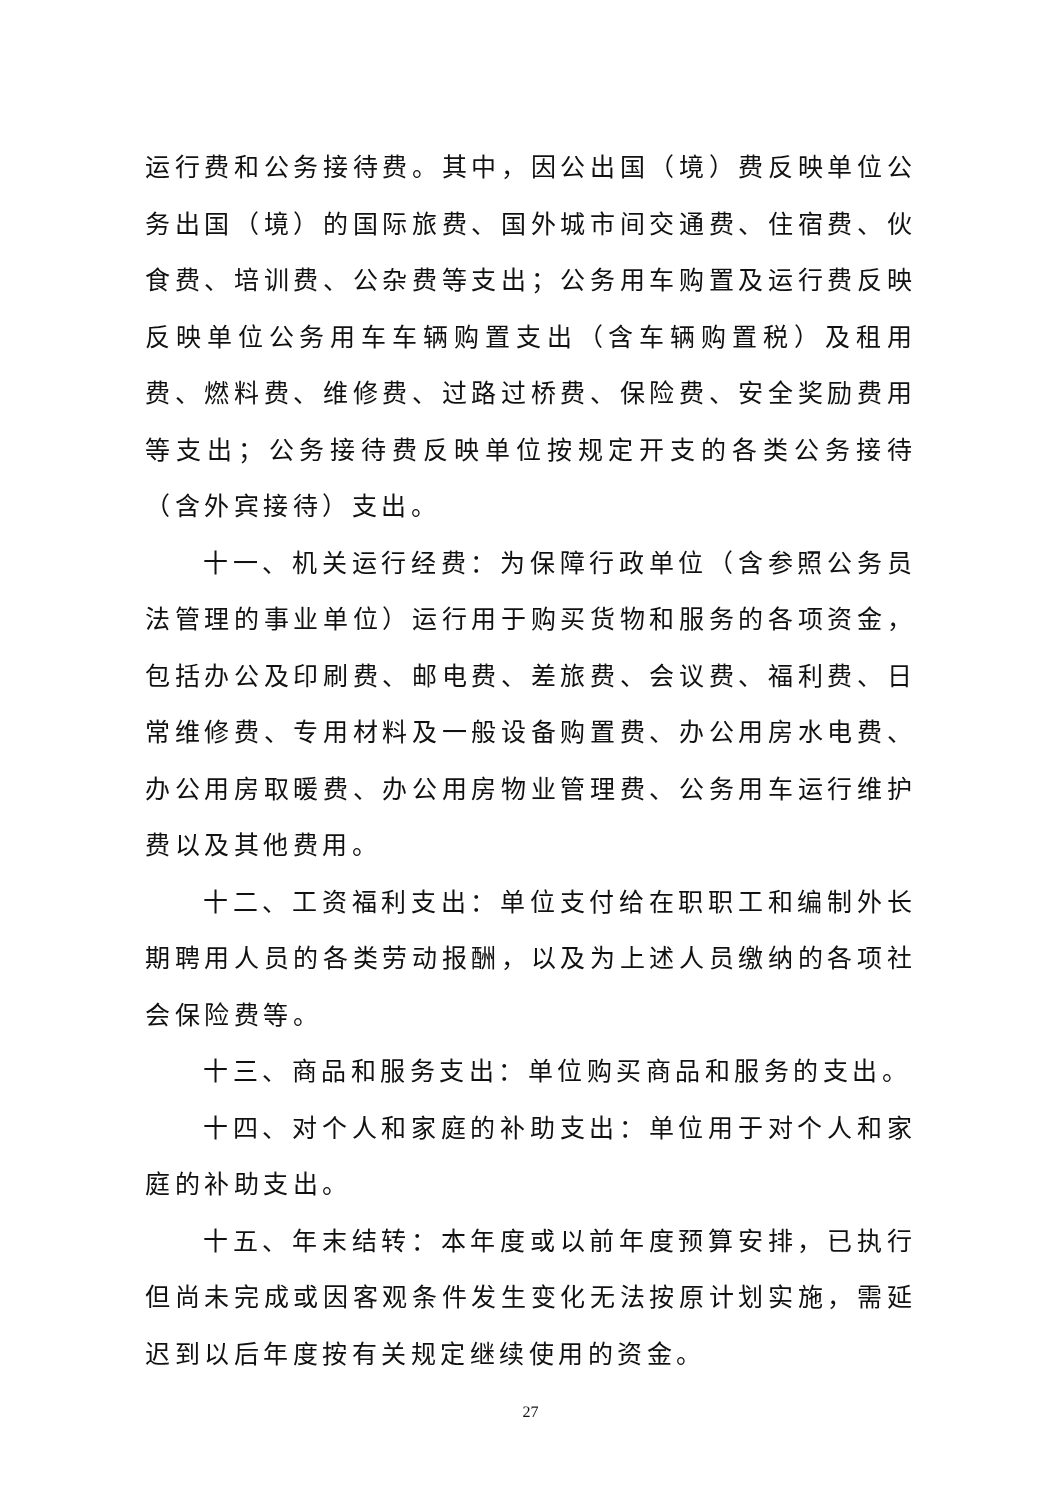运行费和公务接待费。其中，因公出国（境）费反映单位公务出国（境）的国际旅费、国外城市间交通费、住宿费、伙食费、培训费、公杂费等支出；公务用车购置及运行费反映反映单位公务用车车辆购置支出（含车辆购置税）及租用费、燃料费、维修费、过路过桥费、保险费、安全奖励费用等支出；公务接待费反映单位按规定开支的各类公务接待（含外宾接待）支出。
十一、机关运行经费：为保障行政单位（含参照公务员法管理的事业单位）运行用于购买货物和服务的各项资金，包括办公及印刷费、邮电费、差旅费、会议费、福利费、日常维修费、专用材料及一般设备购置费、办公用房水电费、办公用房取暖费、办公用房物业管理费、公务用车运行维护费以及其他费用。
十二、工资福利支出：单位支付给在职职工和编制外长期聘用人员的各类劳动报酬，以及为上述人员缴纳的各项社会保险费等。
十三、商品和服务支出：单位购买商品和服务的支出。
十四、对个人和家庭的补助支出：单位用于对个人和家庭的补助支出。
十五、年末结转：本年度或以前年度预算安排，已执行但尚未完成或因客观条件发生变化无法按原计划实施，需延迟到以后年度按有关规定继续使用的资金。
27